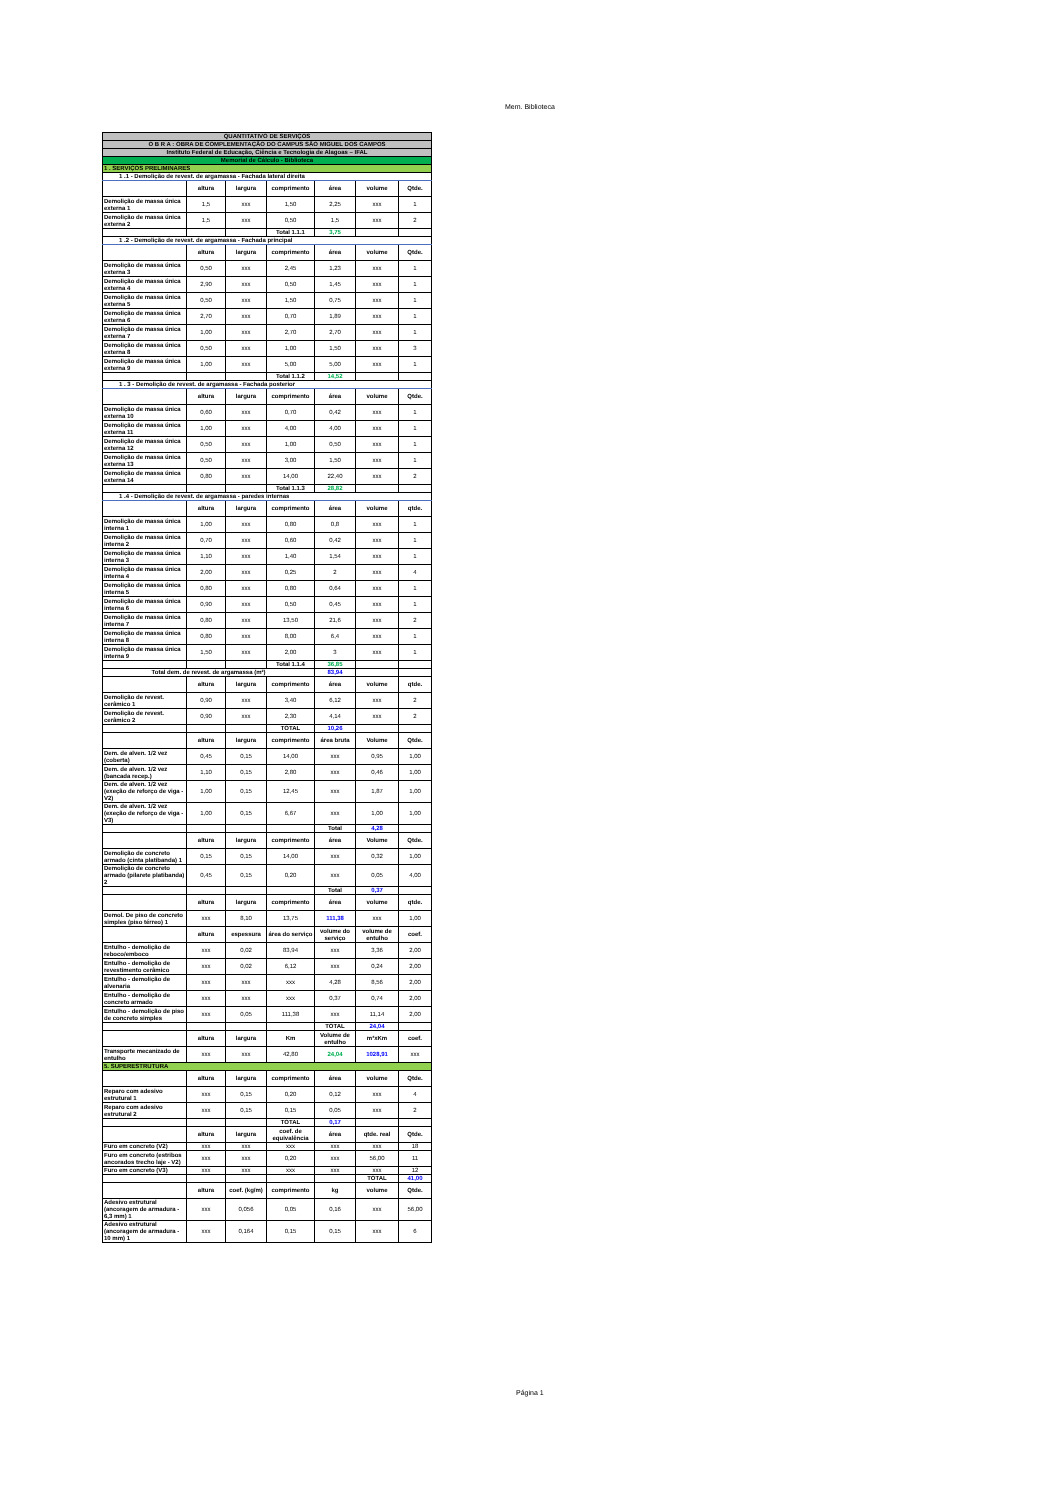Mem. Biblioteca
| QUANTITATIVO DE SERVIÇOS | | | | | | |
| O B R A : OBRA DE COMPLEMENTAÇÃO DO CAMPUS SÃO MIGUEL DOS CAMPOS | | | | | | |
| Instituto Federal de Educação, Ciência e Tecnologia de Alagoas – IFAL | | | | | | |
| Memorial de Cálculo - Biblioteca | | | | | | |
| 1 . SERVIÇOS PRELIMINARES | | | | | | |
| 1 .1 - Demolição de revest. de argamassa - Fachada lateral direita | | | | | | |
| | altura | largura | comprimento | área | volume | Qtde. |
| Demolição de massa única externa 1 | 1,5 | xxx | 1,50 | 2,25 | xxx | 1 |
| Demolição de massa única externa 2 | 1,5 | xxx | 0,50 | 1,5 | xxx | 2 |
| | | | Total 1.1.1 | 3,75 | | |
| 1 .2 - Demolição de revest. de argamassa - Fachada principal | | | | | | |
| | altura | largura | comprimento | área | volume | Qtde. |
| Demolição de massa única externa 3 | 0,50 | xxx | 2,45 | 1,23 | xxx | 1 |
| Demolição de massa única externa 4 | 2,90 | xxx | 0,50 | 1,45 | xxx | 1 |
| Demolição de massa única externa 5 | 0,50 | xxx | 1,50 | 0,75 | xxx | 1 |
| Demolição de massa única externa 6 | 2,70 | xxx | 0,70 | 1,89 | xxx | 1 |
| Demolição de massa única externa 7 | 1,00 | xxx | 2,70 | 2,70 | xxx | 1 |
| Demolição de massa única externa 8 | 0,50 | xxx | 1,00 | 1,50 | xxx | 3 |
| Demolição de massa única externa 9 | 1,00 | xxx | 5,00 | 5,00 | xxx | 1 |
| | | | Total 1.1.2 | 14,52 | | |
| 1 . 3 - Demolição de revest. de argamassa - Fachada posterior | | | | | | |
| | altura | largura | comprimento | área | volume | Qtde. |
| Demolição de massa única externa 10 | 0,60 | xxx | 0,70 | 0,42 | xxx | 1 |
| Demolição de massa única externa 11 | 1,00 | xxx | 4,00 | 4,00 | xxx | 1 |
| Demolição de massa única externa 12 | 0,50 | xxx | 1,00 | 0,50 | xxx | 1 |
| Demolição de massa única externa 13 | 0,50 | xxx | 3,00 | 1,50 | xxx | 1 |
| Demolição de massa única externa 14 | 0,80 | xxx | 14,00 | 22,40 | xxx | 2 |
| | | | Total 1.1.3 | 28,82 | | |
| 1 .4 - Demolição de revest. de argamassa - paredes internas | | | | | | |
| | altura | largura | comprimento | área | volume | qtde. |
| Demolição de massa única interna 1 | 1,00 | xxx | 0,80 | 0,8 | xxx | 1 |
| Demolição de massa única interna 2 | 0,70 | xxx | 0,60 | 0,42 | xxx | 1 |
| Demolição de massa única interna 3 | 1,10 | xxx | 1,40 | 1,54 | xxx | 1 |
| Demolição de massa única interna 4 | 2,00 | xxx | 0,25 | 2 | xxx | 4 |
| Demolição de massa única interna 5 | 0,80 | xxx | 0,80 | 0,64 | xxx | 1 |
| Demolição de massa única interna 6 | 0,90 | xxx | 0,50 | 0,45 | xxx | 1 |
| Demolição de massa única interna 7 | 0,80 | xxx | 13,50 | 21,6 | xxx | 2 |
| Demolição de massa única interna 8 | 0,80 | xxx | 8,00 | 6,4 | xxx | 1 |
| Demolição de massa única interna 9 | 1,50 | xxx | 2,00 | 3 | xxx | 1 |
| | | | Total 1.1.4 | 36,85 | | |
| Total dem. de revest. de argamassa (m²) | | | | 83,94 | | |
| | altura | largura | comprimento | área | volume | qtde. |
| Demolição de revest. cerâmico 1 | 0,90 | xxx | 3,40 | 6,12 | xxx | 2 |
| Demolição de revest. cerâmico 2 | 0,90 | xxx | 2,30 | 4,14 | xxx | 2 |
| | | | TOTAL | 10,26 | | |
| | altura | largura | comprimento | área bruta | Volume | Qtde. |
| Dem. de alven. 1/2 vez (coberta) | 0,45 | 0,15 | 14,00 | xxx | 0,95 | 1,00 |
| Dem. de alven. 1/2 vez (bancada recep.) | 1,10 | 0,15 | 2,80 | xxx | 0,46 | 1,00 |
| Dem. de alven. 1/2 vez (exeção de reforço de viga - V2) | 1,00 | 0,15 | 12,45 | xxx | 1,87 | 1,00 |
| Dem. de alven. 1/2 vez (exeção de reforço de viga - V3) | 1,00 | 0,15 | 6,67 | xxx | 1,00 | 1,00 |
| | | | | Total | 4,28 | |
| | altura | largura | comprimento | área | Volume | Qtde. |
| Demolição de concreto armado (cinta platibanda) 1 | 0,15 | 0,15 | 14,00 | xxx | 0,32 | 1,00 |
| Demolição de concreto armado (pilarete platibanda) 2 | 0,45 | 0,15 | 0,20 | xxx | 0,05 | 4,00 |
| | | | | Total | 0,37 | |
| | altura | largura | comprimento | área | volume | qtde. |
| Demol. De piso de concreto simples (piso térreo) 1 | xxx | 8,10 | 13,75 | 111,38 | xxx | 1,00 |
| | altura | espessura | área do serviço | volume do serviço | volume de entulho | coef. |
| Entulho - demolição de reboco/emboco | xxx | 0,02 | 83,94 | xxx | 3,36 | 2,00 |
| Entulho - demolição de revestimento cerâmico | xxx | 0,02 | 6,12 | xxx | 0,24 | 2,00 |
| Entulho - demolição de alvenaria | xxx | xxx | xxx | 4,28 | 8,56 | 2,00 |
| Entulho - demolição de concreto armado | xxx | xxx | xxx | 0,37 | 0,74 | 2,00 |
| Entulho - demolição de piso de concreto simples | xxx | 0,05 | 111,38 | xxx | 11,14 | 2,00 |
| | | | | TOTAL | 24,04 | |
| | altura | largura | Km | Volume de entulho | m³xKm | coef. |
| Transporte mecanizado de entulho | xxx | xxx | 42,80 | 24,04 | 1028,91 | xxx |
| 5. SUPERESTRUTURA | | | | | | |
| | altura | largura | comprimento | área | volume | Qtde. |
| Reparo com adesivo estrutural 1 | xxx | 0,15 | 0,20 | 0,12 | xxx | 4 |
| Reparo com adesivo estrutural 2 | xxx | 0,15 | 0,15 | 0,05 | xxx | 2 |
| | | | TOTAL | 0,17 | | |
| | altura | largura | coef. de equivalência | área | qtde. real | Qtde. |
| Furo em concreto (V2) | xxx | xxx | xxx | xxx | xxx | 18 |
| Furo em concreto (estribos ancorados trecho laje - V2) | xxx | xxx | 0,20 | xxx | 56,00 | 11 |
| Furo em concreto (V3) | xxx | xxx | xxx | xxx | xxx | 12 |
| | | | | | TOTAL | 41,00 |
| | altura | coef. (kg/m) | comprimento | kg | volume | Qtde. |
| Adesivo estrutural (ancoragem de armadura - 6,3 mm) 1 | xxx | 0,056 | 0,05 | 0,16 | xxx | 56,00 |
| Adesivo estrutural (ancoragem de armadura - 10 mm) 1 | xxx | 0,164 | 0,15 | 0,15 | xxx | 6 |
Página 1